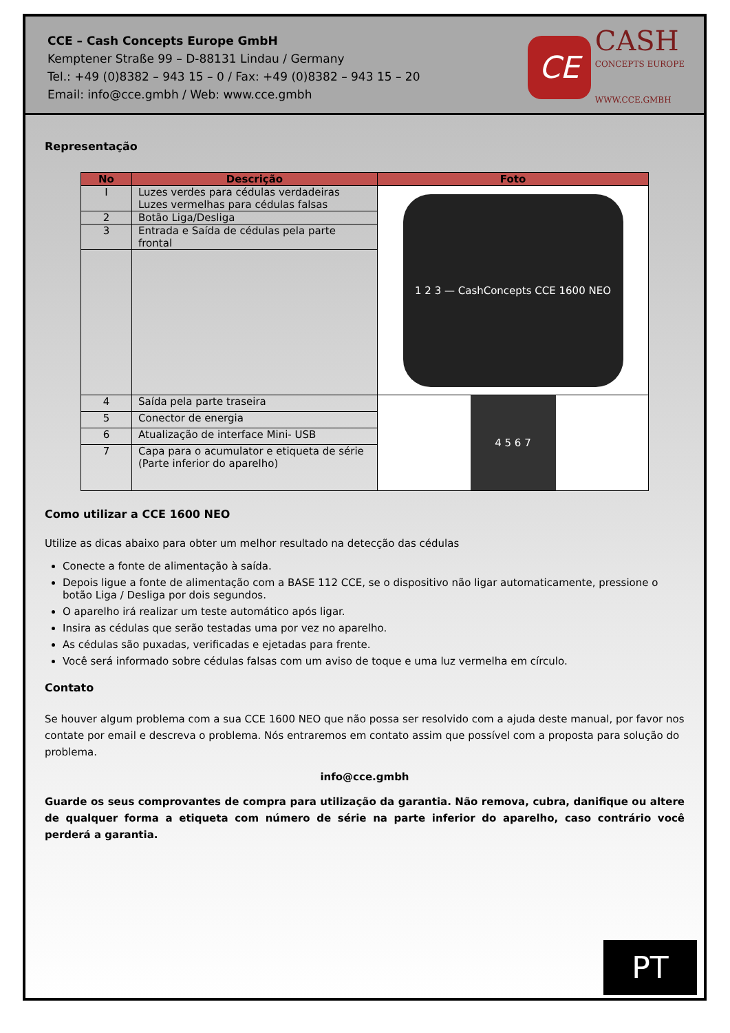CCE – Cash Concepts Europe GmbH
Kemptener Straße 99 – D-88131 Lindau / Germany
Tel.: +49 (0)8382 – 943 15 – 0 / Fax: +49 (0)8382 – 943 15 – 20
Email: info@cce.gmbh / Web: www.cce.gmbh
CE
CASH
CONCEPTS EUROPE
WWW.CCE.GMBH
Representação
| No | Descrição | Foto |
| --- | --- | --- |
| I | Luzes verdes para cédulas verdadeiras Luzes vermelhas para cédulas falsas | 1 2 3 — CashConcepts CCE 1600 NEO |
| 2 | Botão Liga/Desliga | |
| 3 | Entrada e Saída de cédulas pela parte frontal | |
| 4 | Saída pela parte traseira | 4 5 6 7 |
| 5 | Conector de energia | |
| 6 | Atualização de interface Mini- USB | |
| 7 | Capa para o acumulator e etiqueta de série (Parte inferior do aparelho) | |
Como utilizar a CCE 1600 NEO
Utilize as dicas abaixo para obter um melhor resultado na detecção das cédulas
Conecte a fonte de alimentação à saída.
Depois ligue a fonte de alimentação com a BASE 112 CCE, se o dispositivo não ligar automaticamente, pressione o botão Liga / Desliga por dois segundos.
O aparelho irá realizar um teste automático após ligar.
Insira as cédulas que serão testadas uma por vez no aparelho.
As cédulas são puxadas, verificadas e ejetadas para frente.
Você será informado sobre cédulas falsas com um aviso de toque e uma luz vermelha em círculo.
Contato
Se houver algum problema com a sua CCE 1600 NEO que não possa ser resolvido com a ajuda deste manual, por favor nos contate por email e descreva o problema. Nós entraremos em contato assim que possível com a proposta para solução do problema.
info@cce.gmbh
Guarde os seus comprovantes de compra para utilização da garantia. Não remova, cubra, danifique ou altere de qualquer forma a etiqueta com número de série na parte inferior do aparelho, caso contrário você perderá a garantia.
PT